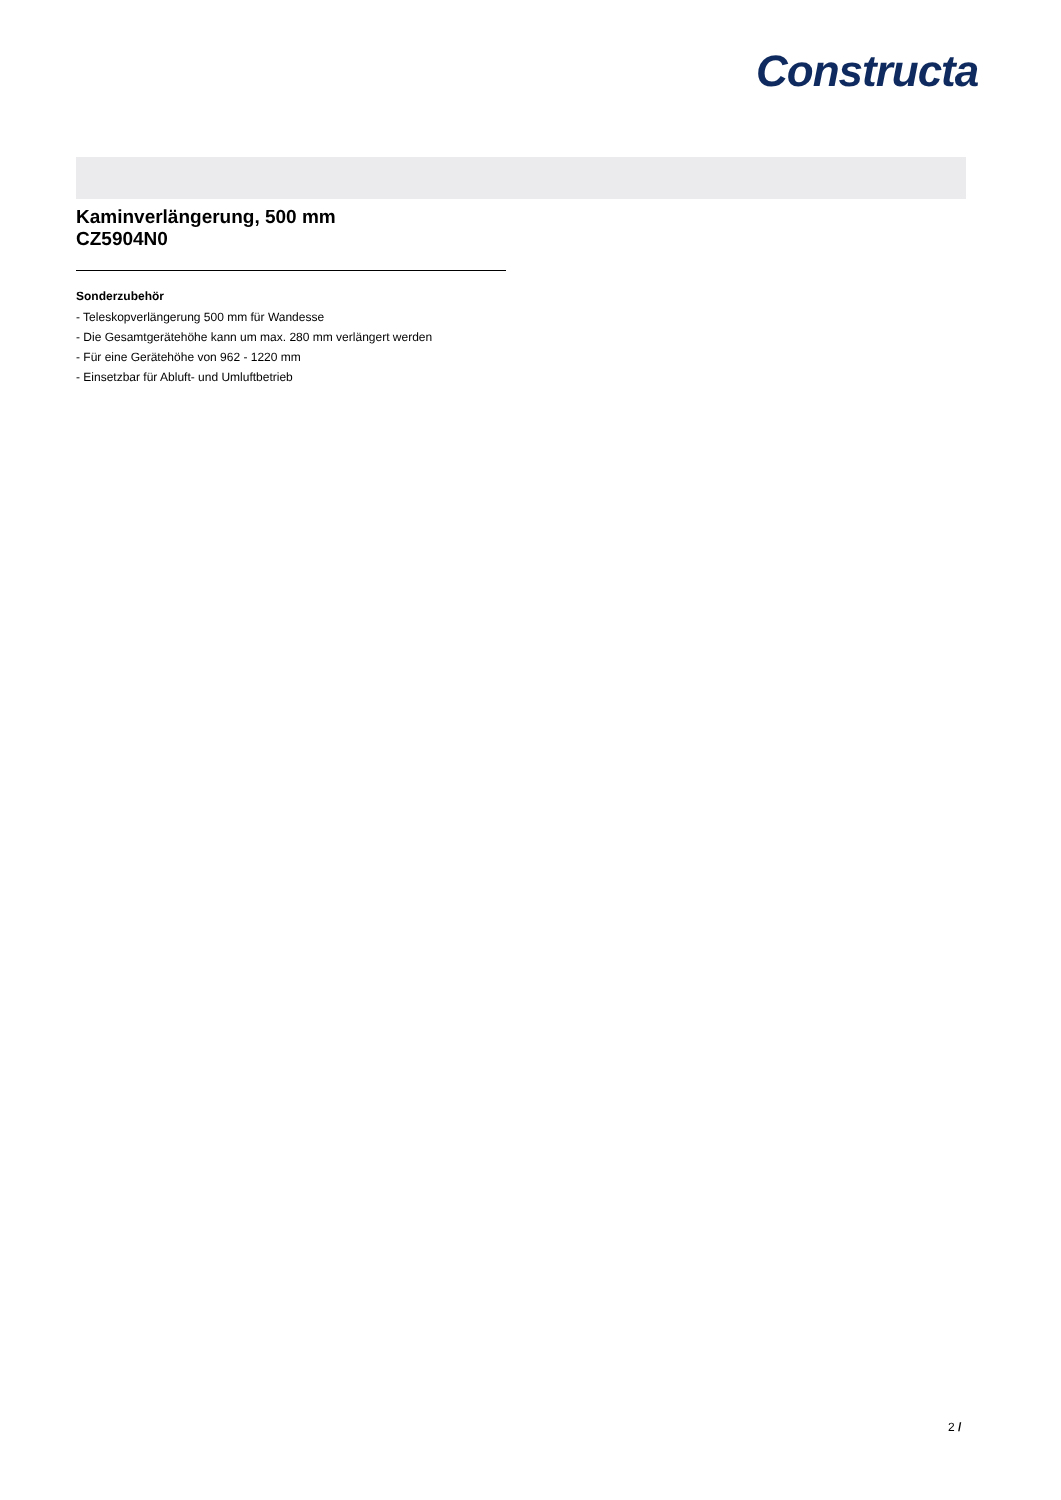Constructa
Kaminverlängerung, 500 mm
CZ5904N0
Sonderzubehör
- Teleskopverlängerung 500 mm für Wandesse
- Die Gesamtgerätehöhe kann um max. 280 mm verlängert werden
- Für eine Gerätehöhe von 962 - 1220 mm
- Einsetzbar für Abluft- und Umluftbetrieb
2 /